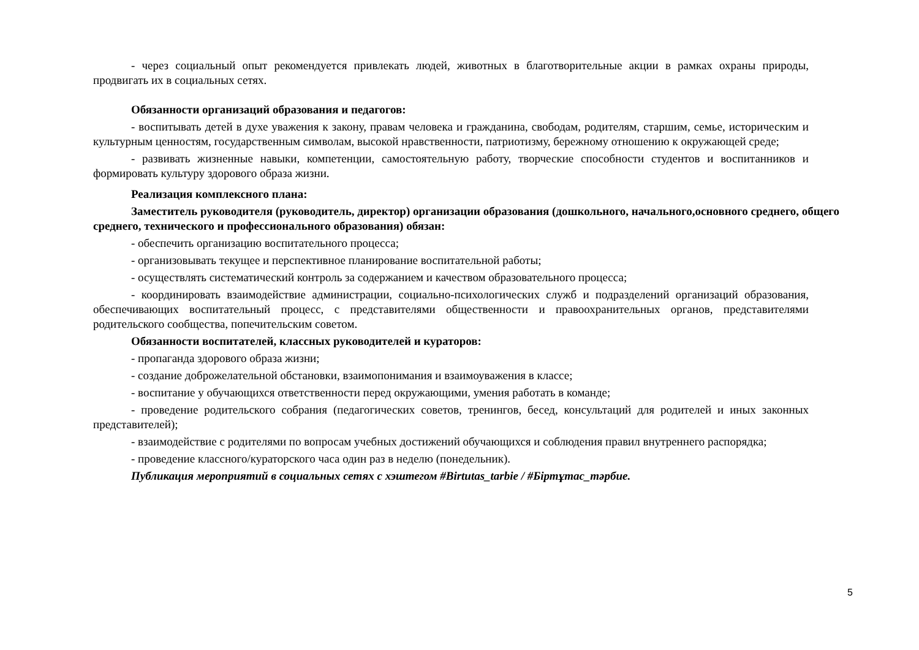- через социальный опыт рекомендуется привлекать людей, животных в благотворительные акции в рамках охраны природы, продвигать их в социальных сетях.
Обязанности организаций образования и педагогов:
- воспитывать детей в духе уважения к закону, правам человека и гражданина, свободам, родителям, старшим, семье, историческим и культурным ценностям, государственным символам, высокой нравственности, патриотизму, бережному отношению к окружающей среде;
- развивать жизненные навыки, компетенции, самостоятельную работу, творческие способности студентов и воспитанников и формировать культуру здорового образа жизни.
Реализация комплексного плана:
Заместитель руководителя (руководитель, директор) организации образования (дошкольного, начального,основного среднего, общего среднего, технического и профессионального образования) обязан:
- обеспечить организацию воспитательного процесса;
- организовывать текущее и перспективное планирование воспитательной работы;
- осуществлять систематический контроль за содержанием и качеством образовательного процесса;
- координировать взаимодействие администрации, социально-психологических служб и подразделений организаций образования, обеспечивающих воспитательный процесс, с представителями общественности и правоохранительных органов, представителями родительского сообщества, попечительским советом.
Обязанности воспитателей, классных руководителей и кураторов:
- пропаганда здорового образа жизни;
- создание доброжелательной обстановки, взаимопонимания и взаимоуважения в классе;
- воспитание у обучающихся ответственности перед окружающими, умения работать в команде;
- проведение родительского собрания (педагогических советов, тренингов, бесед, консультаций для родителей и иных законных представителей);
- взаимодействие с родителями по вопросам учебных достижений обучающихся и соблюдения правил внутреннего распорядка;
- проведение классного/кураторского часа один раз в неделю (понедельник).
Публикация мероприятий в социальных сетях с хэштегом #Birtutas_tarbie / #Біртұтас_тәрбие.
5